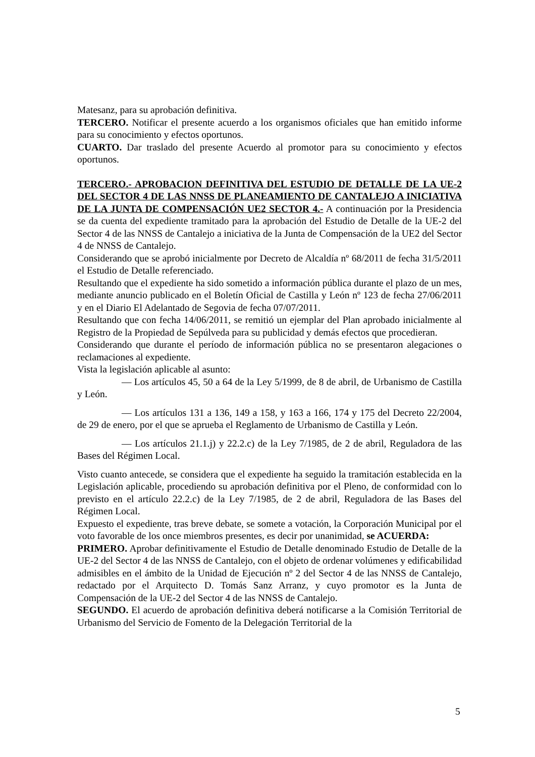Matesanz, para su aprobación definitiva.
TERCERO. Notificar el presente acuerdo a los organismos oficiales que han emitido informe para su conocimiento y efectos oportunos.
CUARTO. Dar traslado del presente Acuerdo al promotor para su conocimiento y efectos oportunos.
TERCERO.- APROBACION DEFINITIVA DEL ESTUDIO DE DETALLE DE LA UE-2 DEL SECTOR 4 DE LAS NNSS DE PLANEAMIENTO DE CANTALEJO A INICIATIVA DE LA JUNTA DE COMPENSACIÓN UE2 SECTOR 4.- A continuación por la Presidencia se da cuenta del expediente tramitado para la aprobación del Estudio de Detalle de la UE-2 del Sector 4 de las NNSS de Cantalejo a iniciativa de la Junta de Compensación de la UE2 del Sector 4 de NNSS de Cantalejo.
Considerando que se aprobó inicialmente por Decreto de Alcaldía nº 68/2011 de fecha 31/5/2011 el Estudio de Detalle referenciado.
Resultando que el expediente ha sido sometido a información pública durante el plazo de un mes, mediante anuncio publicado en el Boletín Oficial de Castilla y León nº 123 de fecha 27/06/2011 y en el Diario El Adelantado de Segovia de fecha 07/07/2011.
Resultando que con fecha 14/06/2011, se remitió un ejemplar del Plan aprobado inicialmente al Registro de la Propiedad de Sepúlveda para su publicidad y demás efectos que procedieran.
Considerando que durante el período de información pública no se presentaron alegaciones o reclamaciones al expediente.
Vista la legislación aplicable al asunto:
— Los artículos 45, 50 a 64 de la Ley 5/1999, de 8 de abril, de Urbanismo de Castilla y León.
— Los artículos 131 a 136, 149 a 158, y 163 a 166, 174 y 175 del Decreto 22/2004, de 29 de enero, por el que se aprueba el Reglamento de Urbanismo de Castilla y León.
— Los artículos 21.1.j) y 22.2.c) de la Ley 7/1985, de 2 de abril, Reguladora de las Bases del Régimen Local.
Visto cuanto antecede, se considera que el expediente ha seguido la tramitación establecida en la Legislación aplicable, procediendo su aprobación definitiva por el Pleno, de conformidad con lo previsto en el artículo 22.2.c) de la Ley 7/1985, de 2 de abril, Reguladora de las Bases del Régimen Local.
Expuesto el expediente, tras breve debate, se somete a votación, la Corporación Municipal por el voto favorable de los once miembros presentes, es decir por unanimidad, se ACUERDA:
PRIMERO. Aprobar definitivamente el Estudio de Detalle denominado Estudio de Detalle de la UE-2 del Sector 4 de las NNSS de Cantalejo, con el objeto de ordenar volúmenes y edificabilidad admisibles en el ámbito de la Unidad de Ejecución nº 2 del Sector 4 de las NNSS de Cantalejo, redactado por el Arquitecto D. Tomás Sanz Arranz, y cuyo promotor es la Junta de Compensación de la UE-2 del Sector 4 de las NNSS de Cantalejo.
SEGUNDO. El acuerdo de aprobación definitiva deberá notificarse a la Comisión Territorial de Urbanismo del Servicio de Fomento de la Delegación Territorial de la
5